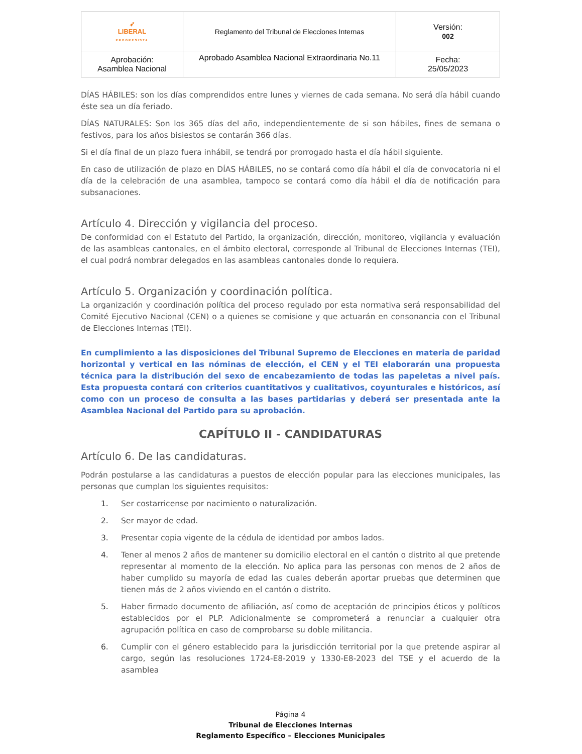| ➶ LIBERAL PROGRESISTA | Reglamento del Tribunal de Elecciones Internas | Versión: 002 |
| Aprobación: Asamblea Nacional | Aprobado Asamblea Nacional Extraordinaria No.11 | Fecha: 25/05/2023 |
DÍAS HÁBILES: son los días comprendidos entre lunes y viernes de cada semana. No será día hábil cuando éste sea un día feriado.
DÍAS NATURALES: Son los 365 días del año, independientemente de si son hábiles, fines de semana o festivos, para los años bisiestos se contarán 366 días.
Si el día final de un plazo fuera inhábil, se tendrá por prorrogado hasta el día hábil siguiente.
En caso de utilización de plazo en DÍAS HÁBILES, no se contará como día hábil el día de convocatoria ni el día de la celebración de una asamblea, tampoco se contará como día hábil el día de notificación para subsanaciones.
Artículo 4. Dirección y vigilancia del proceso.
De conformidad con el Estatuto del Partido, la organización, dirección, monitoreo, vigilancia y evaluación de las asambleas cantonales, en el ámbito electoral, corresponde al Tribunal de Elecciones Internas (TEI), el cual podrá nombrar delegados en las asambleas cantonales donde lo requiera.
Artículo 5. Organización y coordinación política.
La organización y coordinación política del proceso regulado por esta normativa será responsabilidad del Comité Ejecutivo Nacional (CEN) o a quienes se comisione y que actuarán en consonancia con el Tribunal de Elecciones Internas (TEI).
En cumplimiento a las disposiciones del Tribunal Supremo de Elecciones en materia de paridad horizontal y vertical en las nóminas de elección, el CEN y el TEI elaborarán una propuesta técnica para la distribución del sexo de encabezamiento de todas las papeletas a nivel país. Esta propuesta contará con criterios cuantitativos y cualitativos, coyunturales e históricos, así como con un proceso de consulta a las bases partidarias y deberá ser presentada ante la Asamblea Nacional del Partido para su aprobación.
CAPÍTULO II - CANDIDATURAS
Artículo 6. De las candidaturas.
Podrán postularse a las candidaturas a puestos de elección popular para las elecciones municipales, las personas que cumplan los siguientes requisitos:
1. Ser costarricense por nacimiento o naturalización.
2. Ser mayor de edad.
3. Presentar copia vigente de la cédula de identidad por ambos lados.
4. Tener al menos 2 años de mantener su domicilio electoral en el cantón o distrito al que pretende representar al momento de la elección. No aplica para las personas con menos de 2 años de haber cumplido su mayoría de edad las cuales deberán aportar pruebas que determinen que tienen más de 2 años viviendo en el cantón o distrito.
5. Haber firmado documento de afiliación, así como de aceptación de principios éticos y políticos establecidos por el PLP. Adicionalmente se comprometerá a renunciar a cualquier otra agrupación política en caso de comprobarse su doble militancia.
6. Cumplir con el género establecido para la jurisdicción territorial por la que pretende aspirar al cargo, según las resoluciones 1724-E8-2019 y 1330-E8-2023 del TSE y el acuerdo de la asamblea
Página 4
Tribunal de Elecciones Internas
Reglamento Específico – Elecciones Municipales